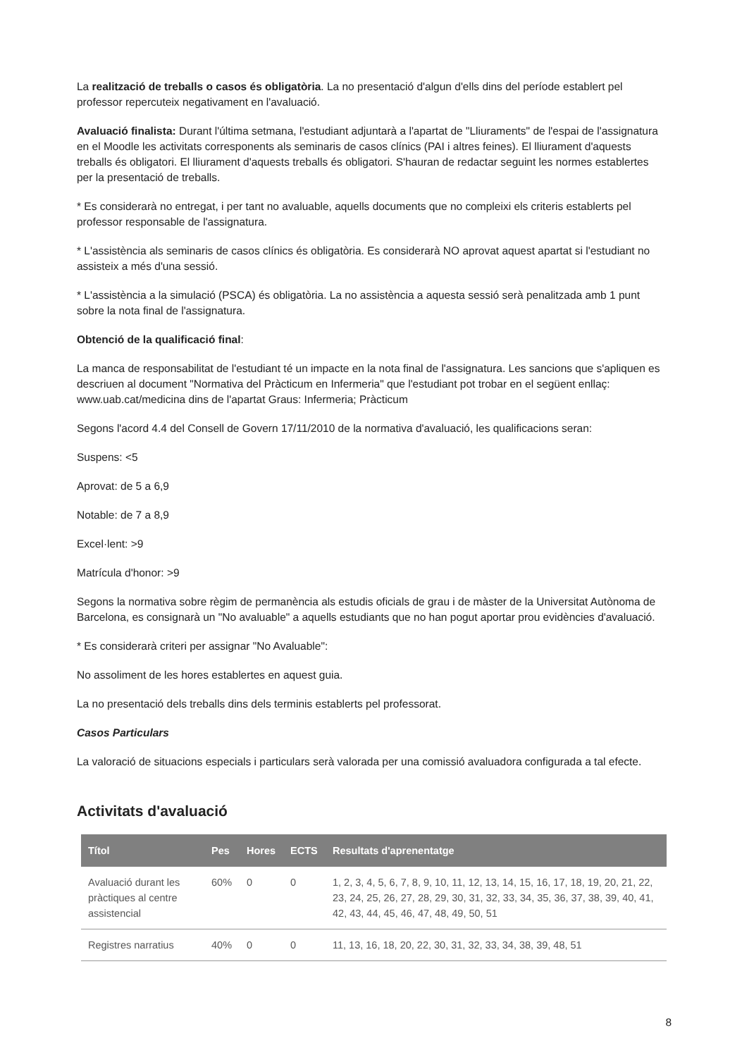La realització de treballs o casos és obligatòria. La no presentació d'algun d'ells dins del període establert pel professor repercuteix negativament en l'avaluació.
Avaluació finalista: Durant l'última setmana, l'estudiant adjuntarà a l'apartat de "Lliuraments" de l'espai de l'assignatura en el Moodle les activitats corresponents als seminaris de casos clínics (PAI i altres feines). El lliurament d'aquests treballs és obligatori. El lliurament d'aquests treballs és obligatori. S'hauran de redactar seguint les normes establertes per la presentació de treballs.
* Es considerarà no entregat, i per tant no avaluable, aquells documents que no compleixi els criteris establerts pel professor responsable de l'assignatura.
* L'assistència als seminaris de casos clínics és obligatòria. Es considerarà NO aprovat aquest apartat si l'estudiant no assisteix a més d'una sessió.
* L'assistència a la simulació (PSCA) és obligatòria. La no assistència a aquesta sessió serà penalitzada amb 1 punt sobre la nota final de l'assignatura.
Obtenció de la qualificació final:
La manca de responsabilitat de l'estudiant té un impacte en la nota final de l'assignatura. Les sancions que s'apliquen es descriuen al document "Normativa del Pràcticum en Infermeria" que l'estudiant pot trobar en el següent enllaç: www.uab.cat/medicina dins de l'apartat Graus: Infermeria; Pràcticum
Segons l'acord 4.4 del Consell de Govern 17/11/2010 de la normativa d'avaluació, les qualificacions seran:
Suspens: <5
Aprovat: de 5 a 6,9
Notable: de 7 a 8,9
Excel·lent: >9
Matrícula d'honor: >9
Segons la normativa sobre règim de permanència als estudis oficials de grau i de màster de la Universitat Autònoma de Barcelona, es consignarà un "No avaluable" a aquells estudiants que no han pogut aportar prou evidències d'avaluació.
* Es considerarà criteri per assignar "No Avaluable":
No assoliment de les hores establertes en aquest guia.
La no presentació dels treballs dins dels terminis establerts pel professorat.
Casos Particulars
La valoració de situacions especials i particulars serà valorada per una comissió avaluadora configurada a tal efecte.
Activitats d'avaluació
| Títol | Pes | Hores | ECTS | Resultats d'aprenentatge |
| --- | --- | --- | --- | --- |
| Avaluació durant les pràctiques al centre assistencial | 60% | 0 | 0 | 1, 2, 3, 4, 5, 6, 7, 8, 9, 10, 11, 12, 13, 14, 15, 16, 17, 18, 19, 20, 21, 22, 23, 24, 25, 26, 27, 28, 29, 30, 31, 32, 33, 34, 35, 36, 37, 38, 39, 40, 41, 42, 43, 44, 45, 46, 47, 48, 49, 50, 51 |
| Registres narratius | 40% | 0 | 0 | 11, 13, 16, 18, 20, 22, 30, 31, 32, 33, 34, 38, 39, 48, 51 |
8